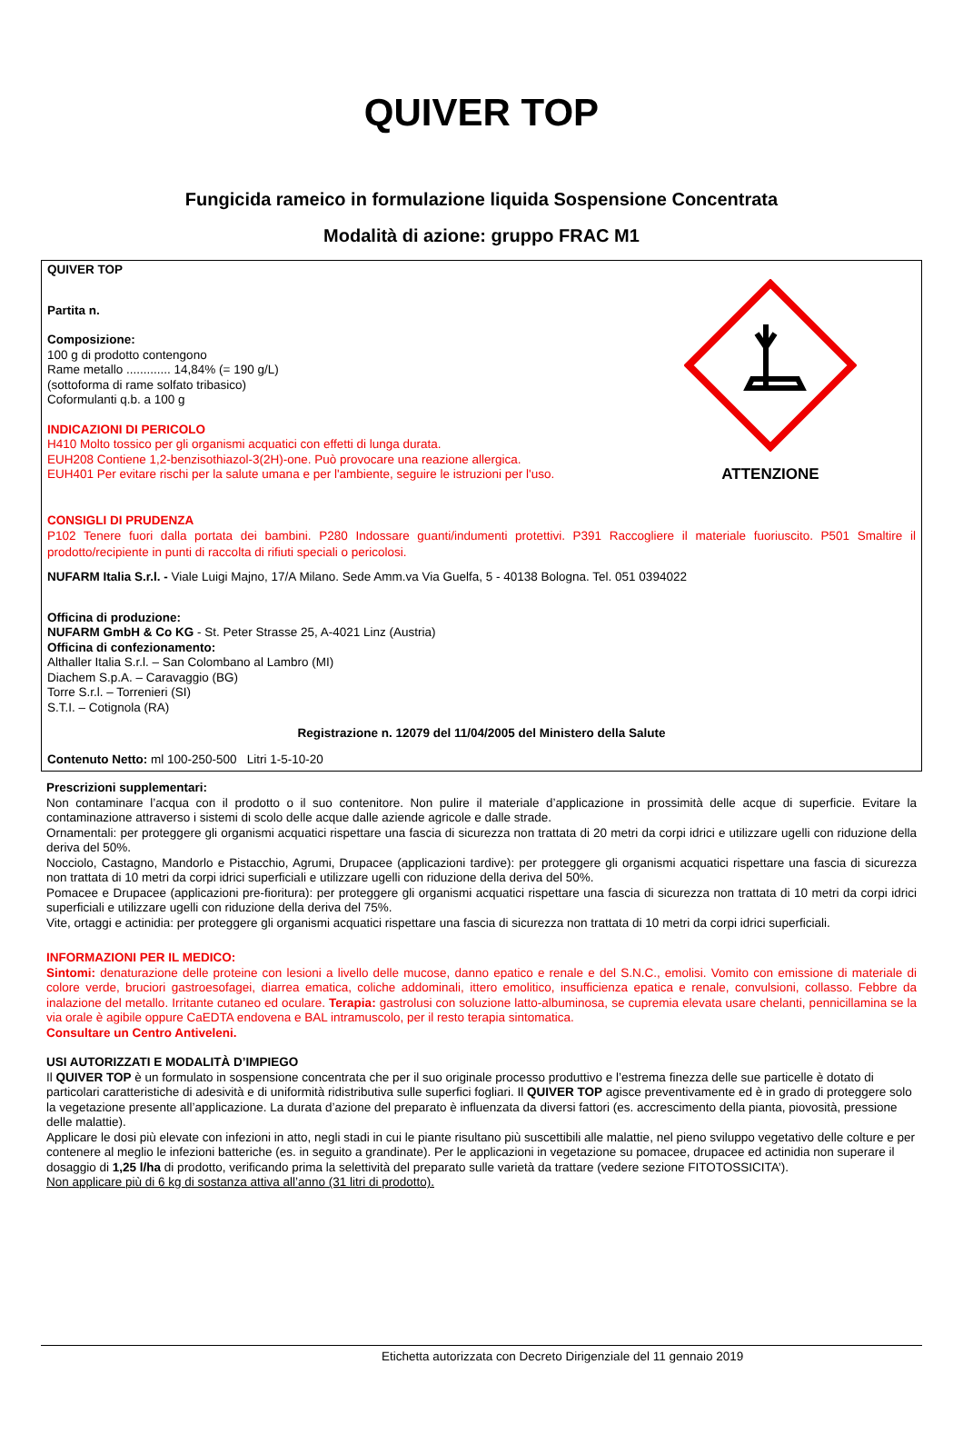QUIVER TOP
Fungicida rameico in formulazione liquida Sospensione Concentrata
Modalità di azione: gruppo FRAC M1
ATTENZIONE
QUIVER TOP
Partita n.
Composizione:
100 g di prodotto contengono
Rame metallo ............. 14,84% (= 190 g/L)
(sottoforma di rame solfato tribasico)
Coformulanti q.b. a 100 g
INDICAZIONI DI PERICOLO
H410 Molto tossico per gli organismi acquatici con effetti di lunga durata.
EUH208 Contiene 1,2-benzisothiazol-3(2H)-one. Può provocare una reazione allergica.
EUH401 Per evitare rischi per la salute umana e per l'ambiente, seguire le istruzioni per l'uso.
CONSIGLI DI PRUDENZA
P102 Tenere fuori dalla portata dei bambini. P280 Indossare guanti/indumenti protettivi. P391 Raccogliere il materiale fuoriuscito. P501 Smaltire il prodotto/recipiente in punti di raccolta di rifiuti speciali o pericolosi.
NUFARM Italia S.r.l. - Viale Luigi Majno, 17/A Milano. Sede Amm.va Via Guelfa, 5 - 40138 Bologna. Tel. 051 0394022
Officina di produzione:
NUFARM GmbH & Co KG - St. Peter Strasse 25, A-4021 Linz (Austria)
Officina di confezionamento:
Althaller Italia S.r.l. – San Colombano al Lambro (MI)
Diachem S.p.A. – Caravaggio (BG)
Torre S.r.l. – Torrenieri (SI)
S.T.I. – Cotignola (RA)
Registrazione n. 12079 del 11/04/2005 del Ministero della Salute
Contenuto Netto: ml 100-250-500 Litri 1-5-10-20
Prescrizioni supplementari:
Non contaminare l’acqua con il prodotto o il suo contenitore. Non pulire il materiale d’applicazione in prossimità delle acque di superficie. Evitare la contaminazione attraverso i sistemi di scolo delle acque dalle aziende agricole e dalle strade.
Ornamentali: per proteggere gli organismi acquatici rispettare una fascia di sicurezza non trattata di 20 metri da corpi idrici e utilizzare ugelli con riduzione della deriva del 50%.
Nocciolo, Castagno, Mandorlo e Pistacchio, Agrumi, Drupacee (applicazioni tardive): per proteggere gli organismi acquatici rispettare una fascia di sicurezza non trattata di 10 metri da corpi idrici superficiali e utilizzare ugelli con riduzione della deriva del 50%.
Pomacee e Drupacee (applicazioni pre-fioritura): per proteggere gli organismi acquatici rispettare una fascia di sicurezza non trattata di 10 metri da corpi idrici superficiali e utilizzare ugelli con riduzione della deriva del 75%.
Vite, ortaggi e actinidia: per proteggere gli organismi acquatici rispettare una fascia di sicurezza non trattata di 10 metri da corpi idrici superficiali.
INFORMAZIONI PER IL MEDICO:
Sintomi: denaturazione delle proteine con lesioni a livello delle mucose, danno epatico e renale e del S.N.C., emolisi. Vomito con emissione di materiale di colore verde, bruciori gastroesofagei, diarrea ematica, coliche addominali, ittero emolitico, insufficienza epatica e renale, convulsioni, collasso. Febbre da inalazione del metallo. Irritante cutaneo ed oculare. Terapia: gastrolusi con soluzione latto-albuminosa, se cupremia elevata usare chelanti, pennicillamina se la via orale è agibile oppure CaEDTA endovena e BAL intramuscolo, per il resto terapia sintomatica.
Consultare un Centro Antiveleni.
USI AUTORIZZATI E MODALITÀ D’IMPIEGO
Il QUIVER TOP è un formulato in sospensione concentrata che per il suo originale processo produttivo e l’estrema finezza delle sue particelle è dotato di particolari caratteristiche di adesività e di uniformità ridistributiva sulle superfici fogliari. Il QUIVER TOP agisce preventivamente ed è in grado di proteggere solo la vegetazione presente all’applicazione. La durata d’azione del preparato è influenzata da diversi fattori (es. accrescimento della pianta, piovosità, pressione delle malattie).
Applicare le dosi più elevate con infezioni in atto, negli stadi in cui le piante risultano più suscettibili alle malattie, nel pieno sviluppo vegetativo delle colture e per contenere al meglio le infezioni batteriche (es. in seguito a grandinate). Per le applicazioni in vegetazione su pomacee, drupacee ed actinidia non superare il dosaggio di 1,25 l/ha di prodotto, verificando prima la selettività del preparato sulle varietà da trattare (vedere sezione FITOTOSSICITA’).
Non applicare più di 6 kg di sostanza attiva all’anno (31 litri di prodotto).
Etichetta autorizzata con Decreto Dirigenziale del 11 gennaio 2019